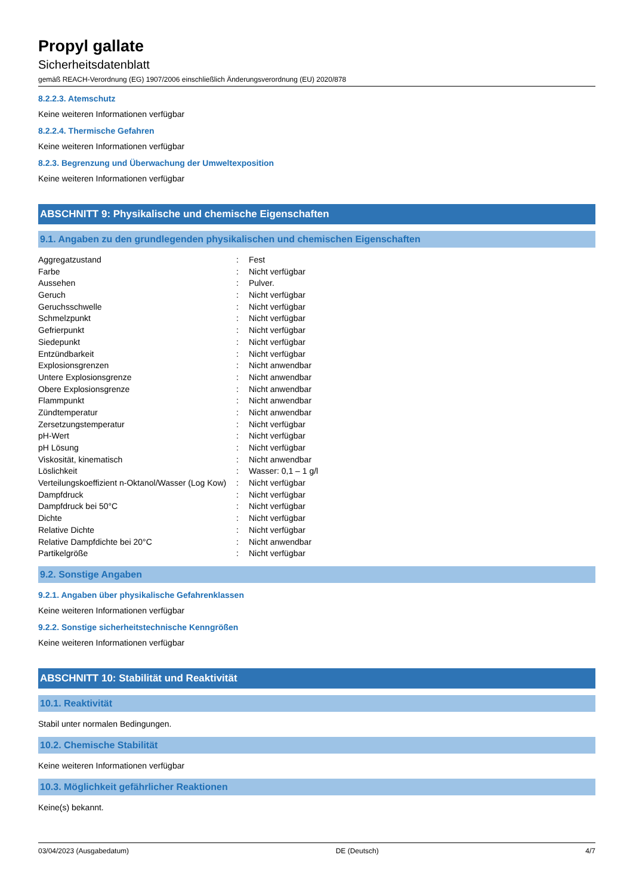Propyl gallate
Sicherheitsdatenblatt
gemäß REACH-Verordnung (EG) 1907/2006 einschließlich Änderungsverordnung (EU) 2020/878
8.2.2.3. Atemschutz
Keine weiteren Informationen verfügbar
8.2.2.4. Thermische Gefahren
Keine weiteren Informationen verfügbar
8.2.3. Begrenzung und Überwachung der Umweltexposition
Keine weiteren Informationen verfügbar
ABSCHNITT 9: Physikalische und chemische Eigenschaften
9.1. Angaben zu den grundlegenden physikalischen und chemischen Eigenschaften
| Aggregatzustand | : | Fest |
| Farbe | : | Nicht verfügbar |
| Aussehen | : | Pulver. |
| Geruch | : | Nicht verfügbar |
| Geruchsschwelle | : | Nicht verfügbar |
| Schmelzpunkt | : | Nicht verfügbar |
| Gefrierpunkt | : | Nicht verfügbar |
| Siedepunkt | : | Nicht verfügbar |
| Entzündbarkeit | : | Nicht verfügbar |
| Explosionsgrenzen | : | Nicht anwendbar |
| Untere Explosionsgrenze | : | Nicht anwendbar |
| Obere Explosionsgrenze | : | Nicht anwendbar |
| Flammpunkt | : | Nicht anwendbar |
| Zündtemperatur | : | Nicht anwendbar |
| Zersetzungstemperatur | : | Nicht verfügbar |
| pH-Wert | : | Nicht verfügbar |
| pH Lösung | : | Nicht verfügbar |
| Viskosität, kinematisch | : | Nicht anwendbar |
| Löslichkeit | : | Wasser: 0,1 – 1 g/l |
| Verteilungskoeffizient n-Oktanol/Wasser (Log Kow) | : | Nicht verfügbar |
| Dampfdruck | : | Nicht verfügbar |
| Dampfdruck bei 50°C | : | Nicht verfügbar |
| Dichte | : | Nicht verfügbar |
| Relative Dichte | : | Nicht verfügbar |
| Relative Dampfdichte bei 20°C | : | Nicht anwendbar |
| Partikelgröße | : | Nicht verfügbar |
9.2. Sonstige Angaben
9.2.1. Angaben über physikalische Gefahrenklassen
Keine weiteren Informationen verfügbar
9.2.2. Sonstige sicherheitstechnische Kenngrößen
Keine weiteren Informationen verfügbar
ABSCHNITT 10: Stabilität und Reaktivität
10.1. Reaktivität
Stabil unter normalen Bedingungen.
10.2. Chemische Stabilität
Keine weiteren Informationen verfügbar
10.3. Möglichkeit gefährlicher Reaktionen
Keine(s) bekannt.
03/04/2023 (Ausgabedatum) DE (Deutsch) 4/7